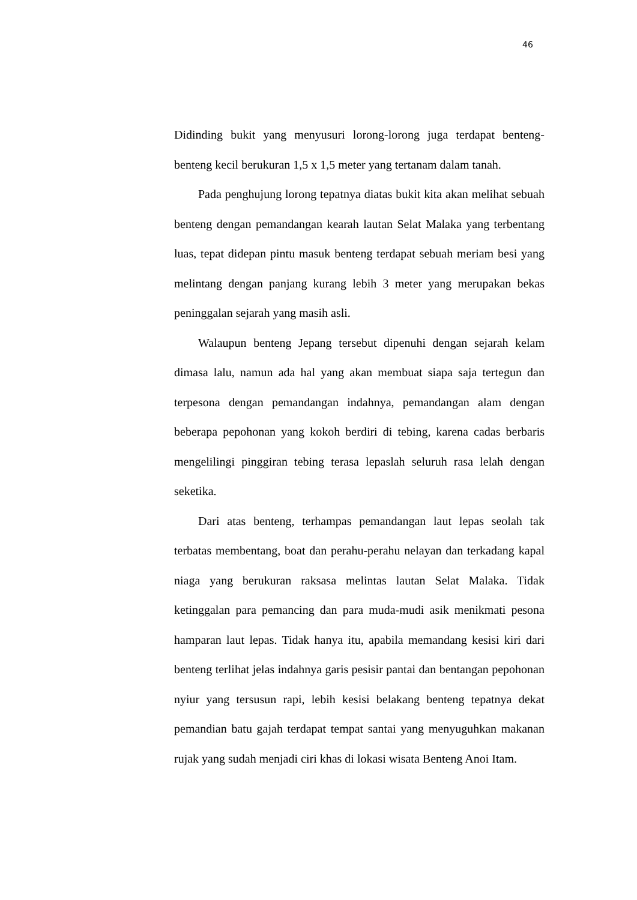46
Didinding bukit yang menyusuri lorong-lorong juga terdapat benteng-benteng kecil berukuran 1,5 x 1,5 meter yang tertanam dalam tanah.
Pada penghujung lorong tepatnya diatas bukit kita akan melihat sebuah benteng dengan pemandangan kearah lautan Selat Malaka yang terbentang luas, tepat didepan pintu masuk benteng terdapat sebuah meriam besi yang melintang dengan panjang kurang lebih 3 meter yang merupakan bekas peninggalan sejarah yang masih asli.
Walaupun benteng Jepang tersebut dipenuhi dengan sejarah kelam dimasa lalu, namun ada hal yang akan membuat siapa saja tertegun dan terpesona dengan pemandangan indahnya, pemandangan alam dengan beberapa pepohonan yang kokoh berdiri di tebing, karena cadas berbaris mengelilingi pinggiran tebing terasa lepaslah seluruh rasa lelah dengan seketika.
Dari atas benteng, terhampas pemandangan laut lepas seolah tak terbatas membentang, boat dan perahu-perahu nelayan dan terkadang kapal niaga yang berukuran raksasa melintas lautan Selat Malaka. Tidak ketinggalan para pemancing dan para muda-mudi asik menikmati pesona hamparan laut lepas. Tidak hanya itu, apabila memandang kesisi kiri dari benteng terlihat jelas indahnya garis pesisir pantai dan bentangan pepohonan nyiur yang tersusun rapi, lebih kesisi belakang benteng tepatnya dekat pemandian batu gajah terdapat tempat santai yang menyuguhkan makanan rujak yang sudah menjadi ciri khas di lokasi wisata Benteng Anoi Itam.